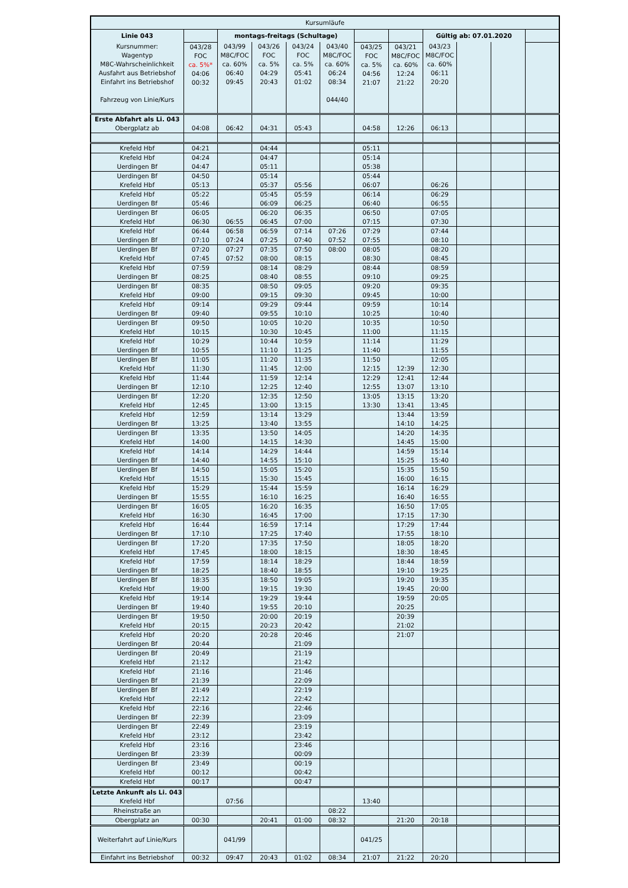| Kursumläufe | | | | | | | | | | | |
| Linie 043 | | montags-freitags (Schultage) | | | | | | Gültig ab: 07.01.2020 | | | |
| Kursnummer: Wagentyp M8C-Wahrscheinlichkeit Ausfahrt aus Betriebshof Einfahrt ins Betriebshof Fahrzeug von Linie/Kurs | 043/28 FOC ca. 5%* 04:06 00:32 | 043/99 M8C/FOC ca. 60% 06:40 09:45 | 043/26 FOC ca. 5% 04:29 20:43 | 043/24 FOC ca. 5% 05:41 01:02 | 043/40 M8C/FOC ca. 60% 06:24 08:34 044/40 | 043/25 FOC ca. 5% 04:56 21:07 | 043/21 M8C/FOC ca. 60% 12:24 21:22 | 043/23 M8C/FOC ca. 60% 06:11 20:20 | | | |
| Erste Abfahrt als Li. 043 Obergplatz ab | 04:08 | 06:42 | 04:31 | 05:43 | | 04:58 | 12:26 | 06:13 | | | |
| Krefeld Hbf | 04:21 | | 04:44 | | | 05:11 | | | | | |
| Krefeld Hbf Uerdingen Bf | 04:24 04:47 | | 04:47 05:11 | | | 05:14 05:38 | | | | | |
| Uerdingen Bf Krefeld Hbf | 04:50 05:13 | | 05:14 05:37 | 05:56 | | 05:44 06:07 | | 06:26 | | | |
| Krefeld Hbf Uerdingen Bf | 05:22 05:46 | | 05:45 06:09 | 05:59 06:25 | | 06:14 06:40 | | 06:29 06:55 | | | |
| Uerdingen Bf Krefeld Hbf | 06:05 06:30 | 06:55 | 06:20 06:45 | 06:35 07:00 | | 06:50 07:15 | | 07:05 07:30 | | | |
| Krefeld Hbf Uerdingen Bf | 06:44 07:10 | 06:58 07:24 | 06:59 07:25 | 07:14 07:40 | 07:26 07:52 | 07:29 07:55 | | 07:44 08:10 | | | |
| Uerdingen Bf Krefeld Hbf | 07:20 07:45 | 07:27 07:52 | 07:35 08:00 | 07:50 08:15 | 08:00 | 08:05 08:30 | | 08:20 08:45 | | | |
| Krefeld Hbf Uerdingen Bf | 07:59 08:25 | | 08:14 08:40 | 08:29 08:55 | | 08:44 09:10 | | 08:59 09:25 | | | |
| Uerdingen Bf Krefeld Hbf | 08:35 09:00 | | 08:50 09:15 | 09:05 09:30 | | 09:20 09:45 | | 09:35 10:00 | | | |
| Krefeld Hbf Uerdingen Bf | 09:14 09:40 | | 09:29 09:55 | 09:44 10:10 | | 09:59 10:25 | | 10:14 10:40 | | | |
| Uerdingen Bf Krefeld Hbf | 09:50 10:15 | | 10:05 10:30 | 10:20 10:45 | | 10:35 11:00 | | 10:50 11:15 | | | |
| Krefeld Hbf Uerdingen Bf | 10:29 10:55 | | 10:44 11:10 | 10:59 11:25 | | 11:14 11:40 | | 11:29 11:55 | | | |
| Uerdingen Bf Krefeld Hbf | 11:05 11:30 | | 11:20 11:45 | 11:35 12:00 | | 11:50 12:15 | 12:39 | 12:05 12:30 | | | |
| Krefeld Hbf Uerdingen Bf | 11:44 12:10 | | 11:59 12:25 | 12:14 12:40 | | 12:29 12:55 | 12:41 13:07 | 12:44 13:10 | | | |
| Uerdingen Bf Krefeld Hbf | 12:20 12:45 | | 12:35 13:00 | 12:50 13:15 | | 13:05 13:30 | 13:15 13:41 | 13:20 13:45 | | | |
| Krefeld Hbf Uerdingen Bf | 12:59 13:25 | | 13:14 13:40 | 13:29 13:55 | | | 13:44 14:10 | 13:59 14:25 | | | |
| Uerdingen Bf Krefeld Hbf | 13:35 14:00 | | 13:50 14:15 | 14:05 14:30 | | | 14:20 14:45 | 14:35 15:00 | | | |
| Krefeld Hbf Uerdingen Bf | 14:14 14:40 | | 14:29 14:55 | 14:44 15:10 | | | 14:59 15:25 | 15:14 15:40 | | | |
| Uerdingen Bf Krefeld Hbf | 14:50 15:15 | | 15:05 15:30 | 15:20 15:45 | | | 15:35 16:00 | 15:50 16:15 | | | |
| Krefeld Hbf Uerdingen Bf | 15:29 15:55 | | 15:44 16:10 | 15:59 16:25 | | | 16:14 16:40 | 16:29 16:55 | | | |
| Uerdingen Bf Krefeld Hbf | 16:05 16:30 | | 16:20 16:45 | 16:35 17:00 | | | 16:50 17:15 | 17:05 17:30 | | | |
| Krefeld Hbf Uerdingen Bf | 16:44 17:10 | | 16:59 17:25 | 17:14 17:40 | | | 17:29 17:55 | 17:44 18:10 | | | |
| Uerdingen Bf Krefeld Hbf | 17:20 17:45 | | 17:35 18:00 | 17:50 18:15 | | | 18:05 18:30 | 18:20 18:45 | | | |
| Krefeld Hbf Uerdingen Bf | 17:59 18:25 | | 18:14 18:40 | 18:29 18:55 | | | 18:44 19:10 | 18:59 19:25 | | | |
| Uerdingen Bf Krefeld Hbf | 18:35 19:00 | | 18:50 19:15 | 19:05 19:30 | | | 19:20 19:45 | 19:35 20:00 | | | |
| Krefeld Hbf Uerdingen Bf | 19:14 19:40 | | 19:29 19:55 | 19:44 20:10 | | | 19:59 20:25 | 20:05 | | | |
| Uerdingen Bf Krefeld Hbf | 19:50 20:15 | | 20:00 20:23 | 20:19 20:42 | | | 20:39 21:02 | | | | |
| Krefeld Hbf Uerdingen Bf | 20:20 20:44 | | 20:28 | 20:46 21:09 | | | 21:07 | | | | |
| Uerdingen Bf Krefeld Hbf | 20:49 21:12 | | | 21:19 21:42 | | | | | | | |
| Krefeld Hbf Uerdingen Bf | 21:16 21:39 | | | 21:46 22:09 | | | | | | | |
| Uerdingen Bf Krefeld Hbf | 21:49 22:12 | | | 22:19 22:42 | | | | | | | |
| Krefeld Hbf Uerdingen Bf | 22:16 22:39 | | | 22:46 23:09 | | | | | | | |
| Uerdingen Bf Krefeld Hbf | 22:49 23:12 | | | 23:19 23:42 | | | | | | | |
| Krefeld Hbf Uerdingen Bf | 23:16 23:39 | | | 23:46 00:09 | | | | | | | |
| Uerdingen Bf Krefeld Hbf | 23:49 00:12 | | | 00:19 00:42 | | | | | | | |
| Krefeld Hbf | 00:17 | | | 00:47 | | | | | | | |
| Letzte Ankunft als Li. 043 Krefeld Hbf | | 07:56 | | | | 13:40 | | | | | |
| Rheinstraße an | | | | | 08:22 | | | | | | |
| Obergplatz an | 00:30 | | 20:41 | 01:00 | 08:32 | | 21:20 | 20:18 | | | |
| Weiterfahrt auf Linie/Kurs | | 041/99 | | | | 041/25 | | | | | |
| Einfahrt ins Betriebshof | 00:32 | 09:47 | 20:43 | 01:02 | 08:34 | 21:07 | 21:22 | 20:20 | | | |